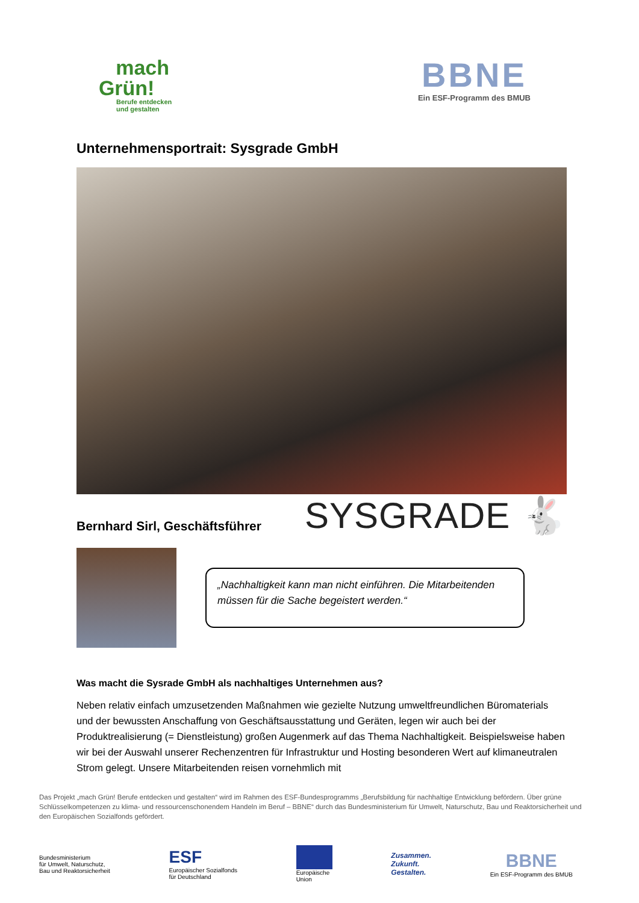mach
Grün!
Berufe entdecken
und gestalten
BBNE
Ein ESF-Programm des BMUB
Unternehmensportrait: Sysgrade GmbH
Bernhard Sirl, Geschäftsführer
SYSGRADE 🐇
„Nachhaltigkeit kann man nicht einführen. Die Mitarbeitenden müssen für die Sache begeistert werden.“
Was macht die Sysrade GmbH als nachhaltiges Unternehmen aus?
Neben relativ einfach umzusetzenden Maßnahmen wie gezielte Nutzung umweltfreundlichen Büromaterials und der bewussten Anschaffung von Geschäftsausstattung und Geräten, legen wir auch bei der Produktrealisierung (= Dienstleistung) großen Augenmerk auf das Thema Nachhaltigkeit. Beispielsweise haben wir bei der Auswahl unserer Rechenzentren für Infrastruktur und Hosting besonderen Wert auf klimaneutralen Strom gelegt. Unsere Mitarbeitenden reisen vornehmlich mit
Das Projekt „mach Grün! Berufe entdecken und gestalten“ wird im Rahmen des ESF-Bundesprogramms „Berufsbildung für nachhaltige Entwicklung befördern. Über grüne Schlüsselkompetenzen zu klima- und ressourcenschonendem Handeln im Beruf – BBNE“ durch das Bundesministerium für Umwelt, Naturschutz, Bau und Reaktorsicherheit und den Europäischen Sozialfonds gefördert.
Bundesministerium
für Umwelt, Naturschutz,
Bau und Reaktorsicherheit
ESF
Europäischer Sozialfonds
für Deutschland
Europäische
Union
Zusammen.
Zukunft.
Gestalten.
BBNE
Ein ESF-Programm des BMUB